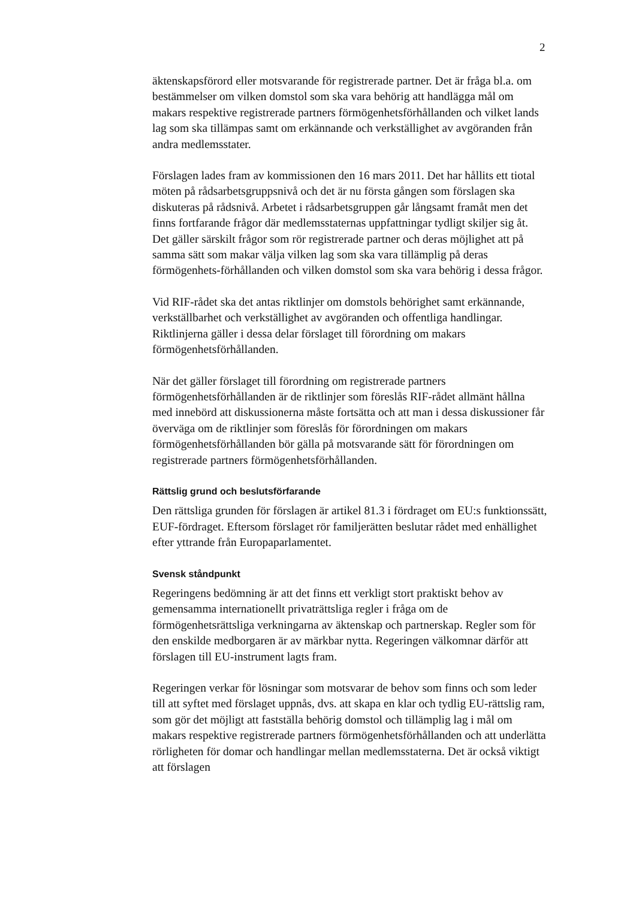2
äktenskapsförord eller motsvarande för registrerade partner. Det är fråga bl.a. om bestämmelser om vilken domstol som ska vara behörig att handlägga mål om makars respektive registrerade partners förmögenhetsförhållanden och vilket lands lag som ska tillämpas samt om erkännande och verkställighet av avgöranden från andra medlemsstater.
Förslagen lades fram av kommissionen den 16 mars 2011. Det har hållits ett tiotal möten på rådsarbetsgruppsnivå och det är nu första gången som förslagen ska diskuteras på rådsnivå. Arbetet i rådsarbetsgruppen går långsamt framåt men det finns fortfarande frågor där medlemsstaternas uppfattningar tydligt skiljer sig åt. Det gäller särskilt frågor som rör registrerade partner och deras möjlighet att på samma sätt som makar välja vilken lag som ska vara tillämplig på deras förmögenhets-förhållanden och vilken domstol som ska vara behörig i dessa frågor.
Vid RIF-rådet ska det antas riktlinjer om domstols behörighet samt erkännande, verkställbarhet och verkställighet av avgöranden och offentliga handlingar. Riktlinjerna gäller i dessa delar förslaget till förordning om makars förmögenhetsförhållanden.
När det gäller förslaget till förordning om registrerade partners förmögenhetsförhållanden är de riktlinjer som föreslås RIF-rådet allmänt hållna med innebörd att diskussionerna måste fortsätta och att man i dessa diskussioner får överväga om de riktlinjer som föreslås för förordningen om makars förmögenhetsförhållanden bör gälla på motsvarande sätt för förordningen om registrerade partners förmögenhetsförhållanden.
Rättslig grund och beslutsförfarande
Den rättsliga grunden för förslagen är artikel 81.3 i fördraget om EU:s funktionssätt, EUF-fördraget. Eftersom förslaget rör familjerätten beslutar rådet med enhällighet efter yttrande från Europaparlamentet.
Svensk ståndpunkt
Regeringens bedömning är att det finns ett verkligt stort praktiskt behov av gemensamma internationellt privaträttsliga regler i fråga om de förmögenhetsrättsliga verkningarna av äktenskap och partnerskap. Regler som för den enskilde medborgaren är av märkbar nytta. Regeringen välkomnar därför att förslagen till EU-instrument lagts fram.
Regeringen verkar för lösningar som motsvarar de behov som finns och som leder till att syftet med förslaget uppnås, dvs. att skapa en klar och tydlig EU-rättslig ram, som gör det möjligt att fastställa behörig domstol och tillämplig lag i mål om makars respektive registrerade partners förmögenhetsförhållanden och att underlätta rörligheten för domar och handlingar mellan medlemsstaterna. Det är också viktigt att förslagen